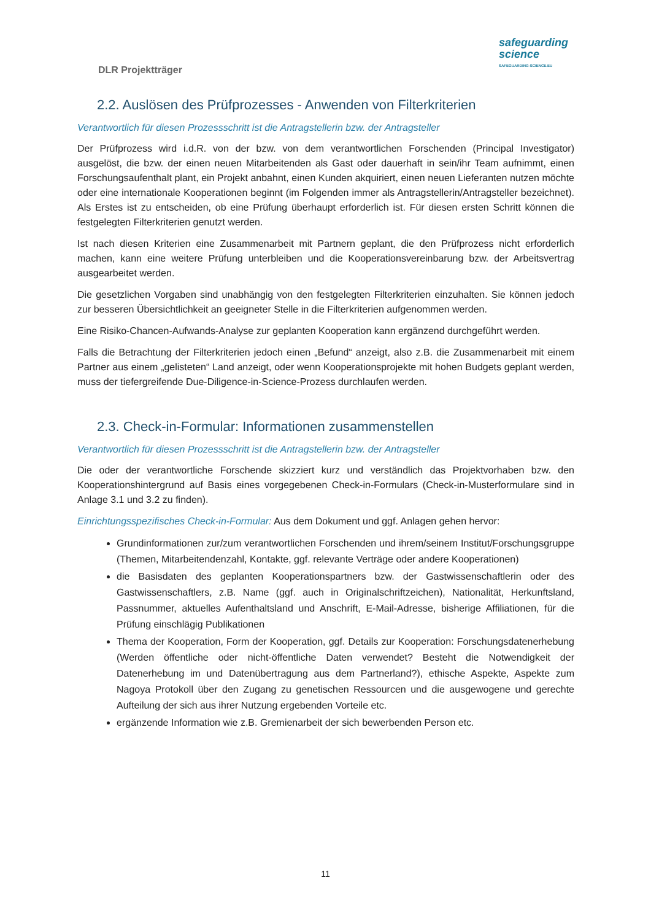DLR Projektträger
safeguarding
science
SAFEGUARDING-SCIENCE.EU
2.2. Auslösen des Prüfprozesses - Anwenden von Filterkriterien
Verantwortlich für diesen Prozessschritt ist die Antragstellerin bzw. der Antragsteller
Der Prüfprozess wird i.d.R. von der bzw. von dem verantwortlichen Forschenden (Principal Investigator) ausgelöst, die bzw. der einen neuen Mitarbeitenden als Gast oder dauerhaft in sein/ihr Team aufnimmt, einen Forschungsaufenthalt plant, ein Projekt anbahnt, einen Kunden akquiriert, einen neuen Lieferanten nutzen möchte oder eine internationale Kooperationen beginnt (im Folgenden immer als Antragstellerin/Antragsteller bezeichnet). Als Erstes ist zu entscheiden, ob eine Prüfung überhaupt erforderlich ist. Für diesen ersten Schritt können die festgelegten Filterkriterien genutzt werden.
Ist nach diesen Kriterien eine Zusammenarbeit mit Partnern geplant, die den Prüfprozess nicht erforderlich machen, kann eine weitere Prüfung unterbleiben und die Kooperationsvereinbarung bzw. der Arbeitsvertrag ausgearbeitet werden.
Die gesetzlichen Vorgaben sind unabhängig von den festgelegten Filterkriterien einzuhalten. Sie können jedoch zur besseren Übersichtlichkeit an geeigneter Stelle in die Filterkriterien aufgenommen werden.
Eine Risiko-Chancen-Aufwands-Analyse zur geplanten Kooperation kann ergänzend durchgeführt werden.
Falls die Betrachtung der Filterkriterien jedoch einen „Befund“ anzeigt, also z.B. die Zusammenarbeit mit einem Partner aus einem „gelisteten“ Land anzeigt, oder wenn Kooperationsprojekte mit hohen Budgets geplant werden, muss der tiefergreifende Due-Diligence-in-Science-Prozess durchlaufen werden.
2.3. Check-in-Formular: Informationen zusammenstellen
Verantwortlich für diesen Prozessschritt ist die Antragstellerin bzw. der Antragsteller
Die oder der verantwortliche Forschende skizziert kurz und verständlich das Projektvorhaben bzw. den Kooperationshintergrund auf Basis eines vorgegebenen Check-in-Formulars (Check-in-Musterformulare sind in Anlage 3.1 und 3.2 zu finden).
Einrichtungsspezifisches Check-in-Formular: Aus dem Dokument und ggf. Anlagen gehen hervor:
Grundinformationen zur/zum verantwortlichen Forschenden und ihrem/seinem Institut/Forschungsgruppe (Themen, Mitarbeitendenzahl, Kontakte, ggf. relevante Verträge oder andere Kooperationen)
die Basisdaten des geplanten Kooperationspartners bzw. der Gastwissenschaftlerin oder des Gastwissenschaftlers, z.B. Name (ggf. auch in Originalschriftzeichen), Nationalität, Herkunftsland, Passnummer, aktuelles Aufenthaltsland und Anschrift, E-Mail-Adresse, bisherige Affiliationen, für die Prüfung einschlägig Publikationen
Thema der Kooperation, Form der Kooperation, ggf. Details zur Kooperation: Forschungsdatenerhebung (Werden öffentliche oder nicht-öffentliche Daten verwendet? Besteht die Notwendigkeit der Datenerhebung im und Datenübertragung aus dem Partnerland?), ethische Aspekte, Aspekte zum Nagoya Protokoll über den Zugang zu genetischen Ressourcen und die ausgewogene und gerechte Aufteilung der sich aus ihrer Nutzung ergebenden Vorteile etc.
ergänzende Information wie z.B. Gremienarbeit der sich bewerbenden Person etc.
11